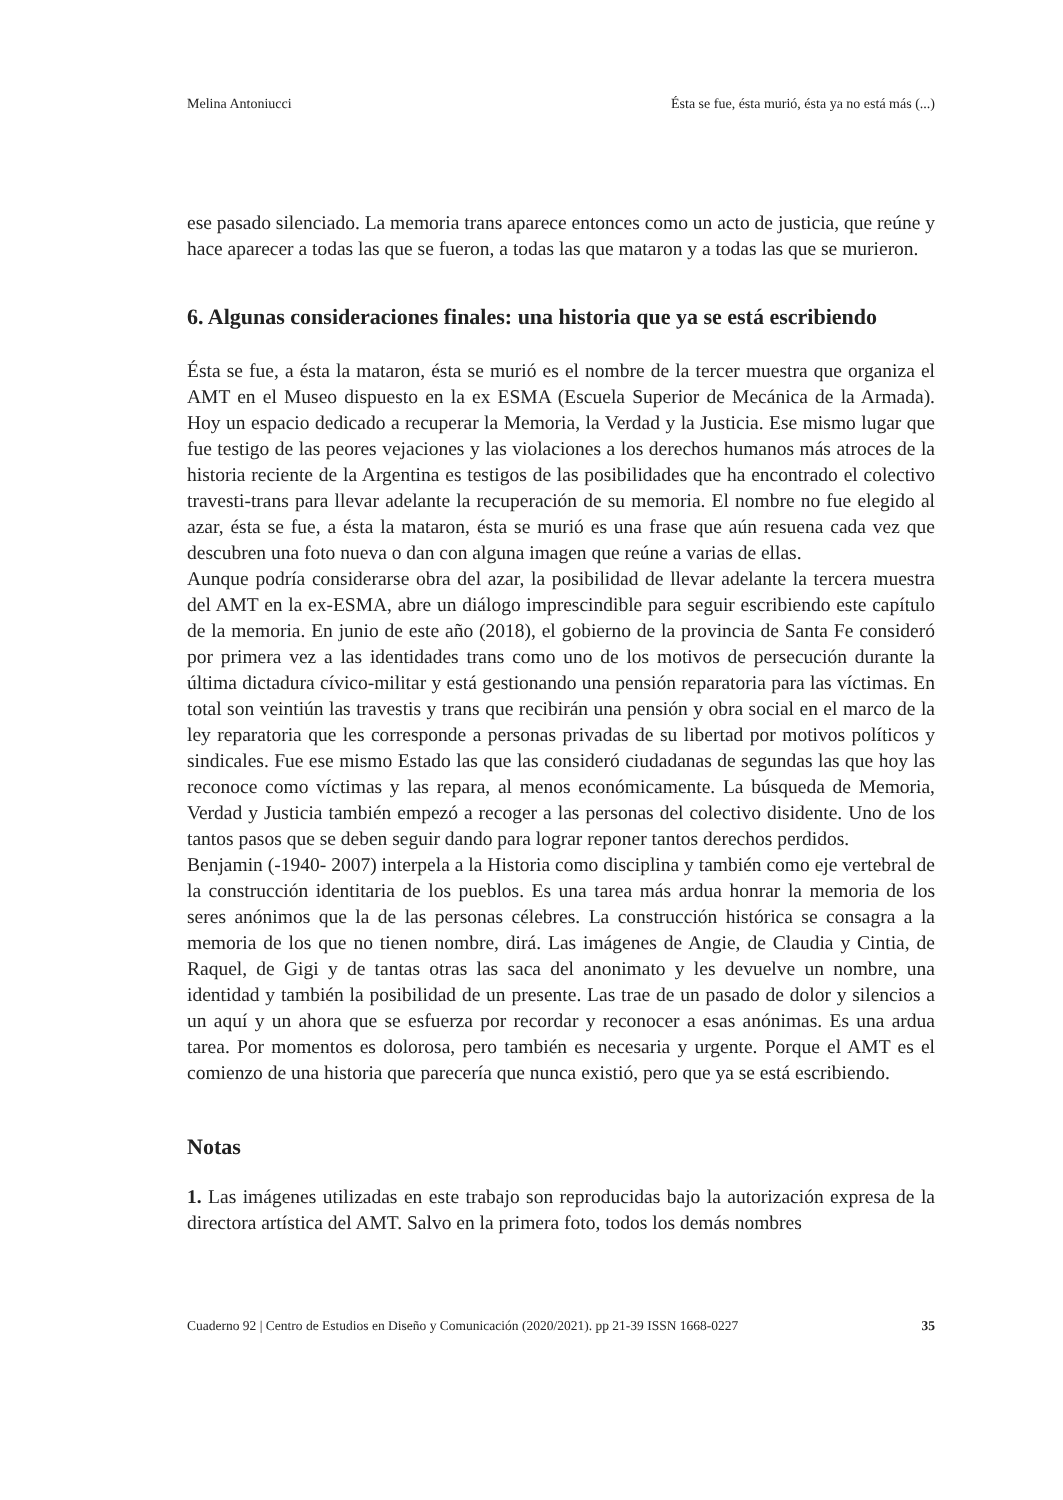Melina Antoniucci Ésta se fue, ésta murió, ésta ya no está más (...)
ese pasado silenciado. La memoria trans aparece entonces como un acto de justicia, que reúne y hace aparecer a todas las que se fueron, a todas las que mataron y a todas las que se murieron.
6. Algunas consideraciones finales: una historia que ya se está escribiendo
Ésta se fue, a ésta la mataron, ésta se murió es el nombre de la tercer muestra que organiza el AMT en el Museo dispuesto en la ex ESMA (Escuela Superior de Mecánica de la Armada). Hoy un espacio dedicado a recuperar la Memoria, la Verdad y la Justicia. Ese mismo lugar que fue testigo de las peores vejaciones y las violaciones a los derechos humanos más atroces de la historia reciente de la Argentina es testigos de las posibilidades que ha encontrado el colectivo travesti-trans para llevar adelante la recuperación de su memoria. El nombre no fue elegido al azar, ésta se fue, a ésta la mataron, ésta se murió es una frase que aún resuena cada vez que descubren una foto nueva o dan con alguna imagen que reúne a varias de ellas.
Aunque podría considerarse obra del azar, la posibilidad de llevar adelante la tercera muestra del AMT en la ex-ESMA, abre un diálogo imprescindible para seguir escribiendo este capítulo de la memoria. En junio de este año (2018), el gobierno de la provincia de Santa Fe consideró por primera vez a las identidades trans como uno de los motivos de persecución durante la última dictadura cívico-militar y está gestionando una pensión reparatoria para las víctimas. En total son veintiún las travestis y trans que recibirán una pensión y obra social en el marco de la ley reparatoria que les corresponde a personas privadas de su libertad por motivos políticos y sindicales. Fue ese mismo Estado las que las consideró ciudadanas de segundas las que hoy las reconoce como víctimas y las repara, al menos económicamente. La búsqueda de Memoria, Verdad y Justicia también empezó a recoger a las personas del colectivo disidente. Uno de los tantos pasos que se deben seguir dando para lograr reponer tantos derechos perdidos.
Benjamin (-1940- 2007) interpela a la Historia como disciplina y también como eje vertebral de la construcción identitaria de los pueblos. Es una tarea más ardua honrar la memoria de los seres anónimos que la de las personas célebres. La construcción histórica se consagra a la memoria de los que no tienen nombre, dirá. Las imágenes de Angie, de Claudia y Cintia, de Raquel, de Gigi y de tantas otras las saca del anonimato y les devuelve un nombre, una identidad y también la posibilidad de un presente. Las trae de un pasado de dolor y silencios a un aquí y un ahora que se esfuerza por recordar y reconocer a esas anónimas. Es una ardua tarea. Por momentos es dolorosa, pero también es necesaria y urgente. Porque el AMT es el comienzo de una historia que parecería que nunca existió, pero que ya se está escribiendo.
Notas
1. Las imágenes utilizadas en este trabajo son reproducidas bajo la autorización expresa de la directora artística del AMT. Salvo en la primera foto, todos los demás nombres
Cuaderno 92 | Centro de Estudios en Diseño y Comunicación (2020/2021). pp 21-39 ISSN 1668-0227 35